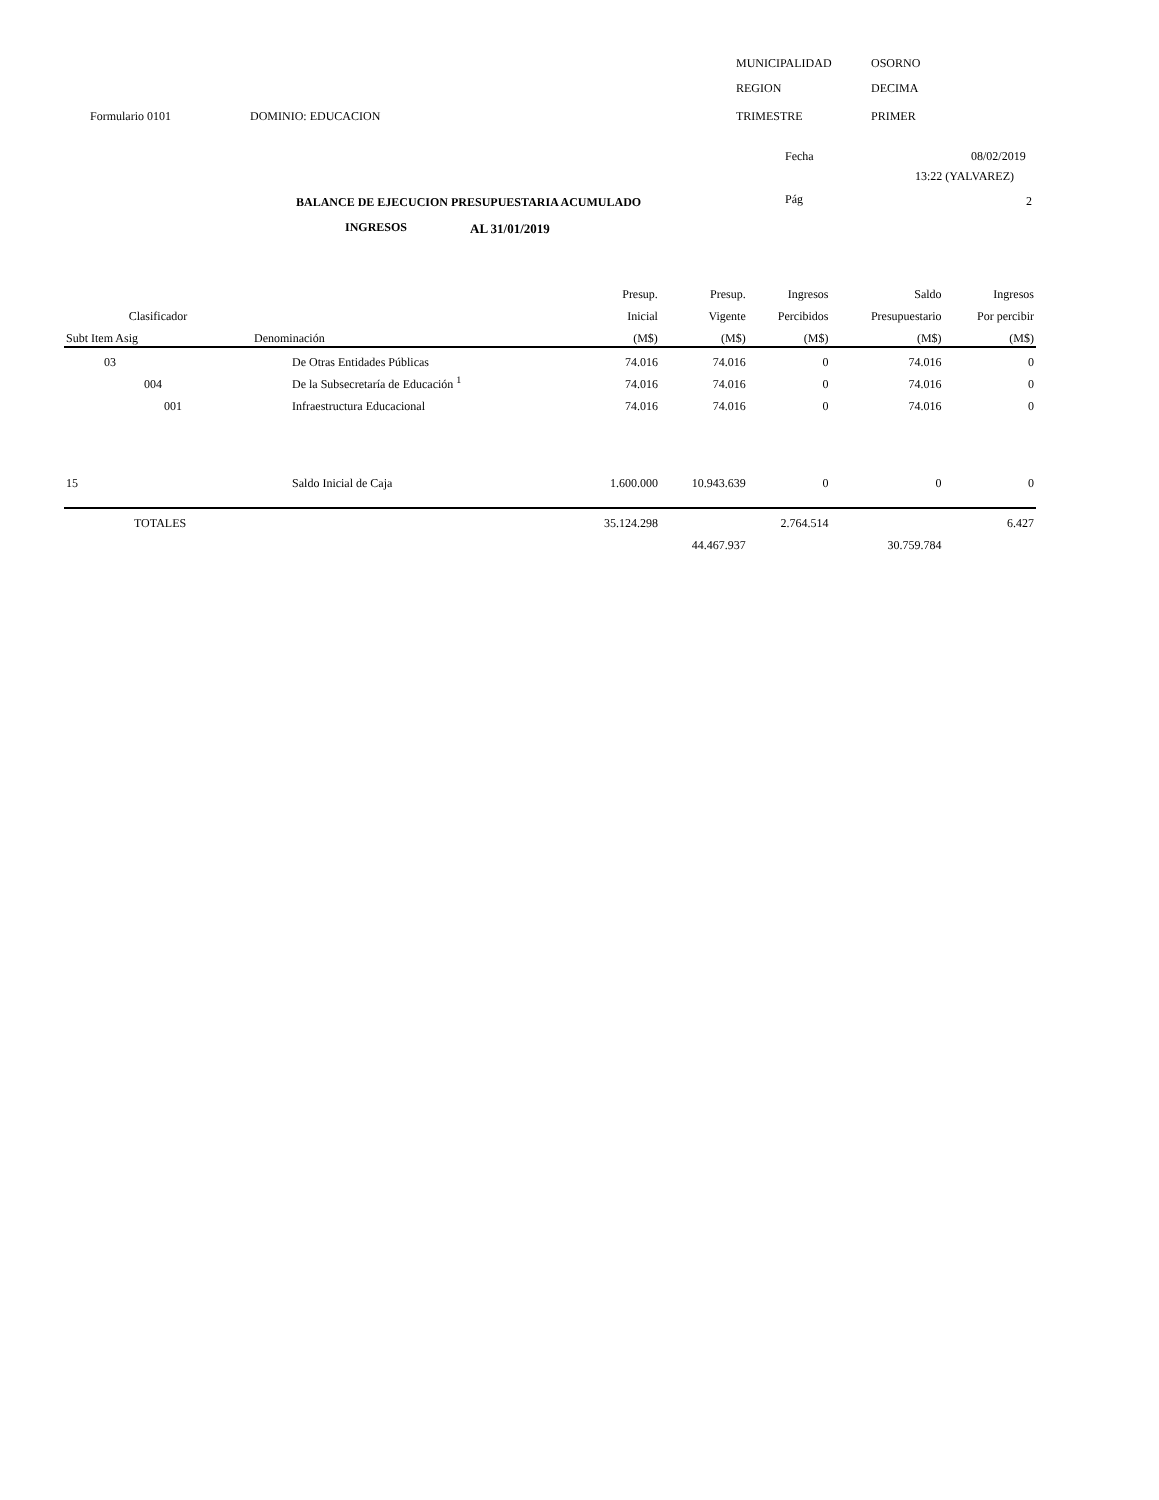MUNICIPALIDAD OSORNO
REGION DECIMA
Formulario 0101 DOMINIO: EDUCACION TRIMESTRE PRIMER
Fecha 08/02/2019
13:22 (YALVAREZ)
BALANCE DE EJECUCION PRESUPUESTARIA ACUMULADO Pág 2
INGRESOS AL 31/01/2019
| | | Presup. | Presup. | Ingresos | Saldo | Ingresos |
| --- | --- | --- | --- | --- | --- | --- |
| Clasificador | | Inicial | Vigente | Percibidos | Presupuestario | Por percibir |
| Subt Item Asig | Denominación | (M$) | (M$) | (M$) | (M$) | (M$) |
| 03 | De Otras Entidades Públicas | 74.016 | 74.016 | 0 | 74.016 | 0 |
| 004 | De la Subsecretaría de Educación <sup>1</sup> | 74.016 | 74.016 | 0 | 74.016 | 0 |
| 001 | Infraestructura Educacional | 74.016 | 74.016 | 0 | 74.016 | 0 |
| 15 | Saldo Inicial de Caja | 1.600.000 | 10.943.639 | 0 | 0 | 0 |
| TOTALES | | 35.124.298 | | 2.764.514 | | 6.427 |
| | | | 44.467.937 | | 30.759.784 | |